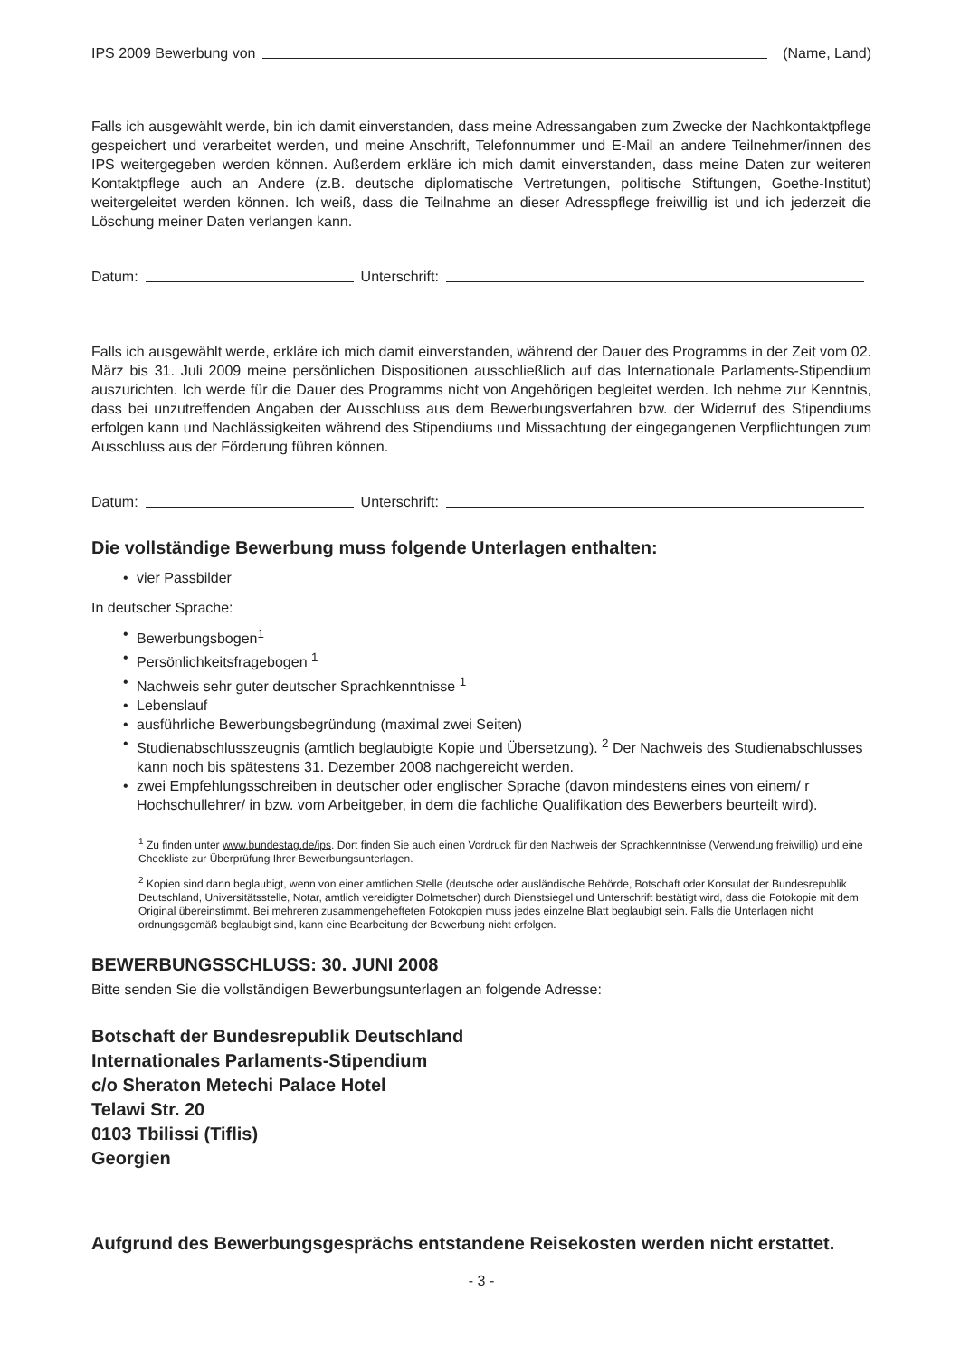IPS 2009 Bewerbung von (Name, Land)
Falls ich ausgewählt werde, bin ich damit einverstanden, dass meine Adressangaben zum Zwecke der Nachkontaktpflege gespeichert und verarbeitet werden, und meine Anschrift, Telefonnummer und E-Mail an andere Teilnehmer/innen des IPS weitergegeben werden können. Außerdem erkläre ich mich damit einverstanden, dass meine Daten zur weiteren Kontaktpflege auch an Andere (z.B. deutsche diplomatische Vertretungen, politische Stiftungen, Goethe-Institut) weitergeleitet werden können. Ich weiß, dass die Teilnahme an dieser Adresspflege freiwillig ist und ich jederzeit die Löschung meiner Daten verlangen kann.
Datum: Unterschrift:
Falls ich ausgewählt werde, erkläre ich mich damit einverstanden, während der Dauer des Programms in der Zeit vom 02. März bis 31. Juli 2009 meine persönlichen Dispositionen ausschließlich auf das Internationale Parlaments-Stipendium auszurichten. Ich werde für die Dauer des Programms nicht von Angehörigen begleitet werden. Ich nehme zur Kenntnis, dass bei unzutreffenden Angaben der Ausschluss aus dem Bewerbungsverfahren bzw. der Widerruf des Stipendiums erfolgen kann und Nachlässigkeiten während des Stipendiums und Missachtung der eingegangenen Verpflichtungen zum Ausschluss aus der Förderung führen können.
Datum: Unterschrift:
Die vollständige Bewerbung muss folgende Unterlagen enthalten:
• vier Passbilder
In deutscher Sprache:
• Bewerbungsbogen<sup>1</sup>
• Persönlichkeitsfragebogen <sup>1</sup>
• Nachweis sehr guter deutscher Sprachkenntnisse <sup>1</sup>
• Lebenslauf
• ausführliche Bewerbungsbegründung (maximal zwei Seiten)
• Studienabschlusszeugnis (amtlich beglaubigte Kopie und Übersetzung). <sup>2</sup> Der Nachweis des Studienabschlusses kann noch bis spätestens 31. Dezember 2008 nachgereicht werden.
• zwei Empfehlungsschreiben in deutscher oder englischer Sprache (davon mindestens eines von einem/ r Hochschullehrer/ in bzw. vom Arbeitgeber, in dem die fachliche Qualifikation des Bewerbers beurteilt wird).
<sup>1</sup> Zu finden unter www.bundestag.de/ips. Dort finden Sie auch einen Vordruck für den Nachweis der Sprachkenntnisse (Verwendung freiwillig) und eine Checkliste zur Überprüfung Ihrer Bewerbungsunterlagen.
<sup>2</sup> Kopien sind dann beglaubigt, wenn von einer amtlichen Stelle (deutsche oder ausländische Behörde, Botschaft oder Konsulat der Bundesrepublik Deutschland, Universitätsstelle, Notar, amtlich vereidigter Dolmetscher) durch Dienstsiegel und Unterschrift bestätigt wird, dass die Fotokopie mit dem Original übereinstimmt. Bei mehreren zusammengehefteten Fotokopien muss jedes einzelne Blatt beglaubigt sein. Falls die Unterlagen nicht ordnungsgemäß beglaubigt sind, kann eine Bearbeitung der Bewerbung nicht erfolgen.
BEWERBUNGSSCHLUSS: 30. JUNI 2008
Bitte senden Sie die vollständigen Bewerbungsunterlagen an folgende Adresse:
Botschaft der Bundesrepublik Deutschland
Internationales Parlaments-Stipendium
c/o Sheraton Metechi Palace Hotel
Telawi Str. 20
0103 Tbilissi (Tiflis)
Georgien
Aufgrund des Bewerbungsgesprächs entstandene Reisekosten werden nicht erstattet.
- 3 -